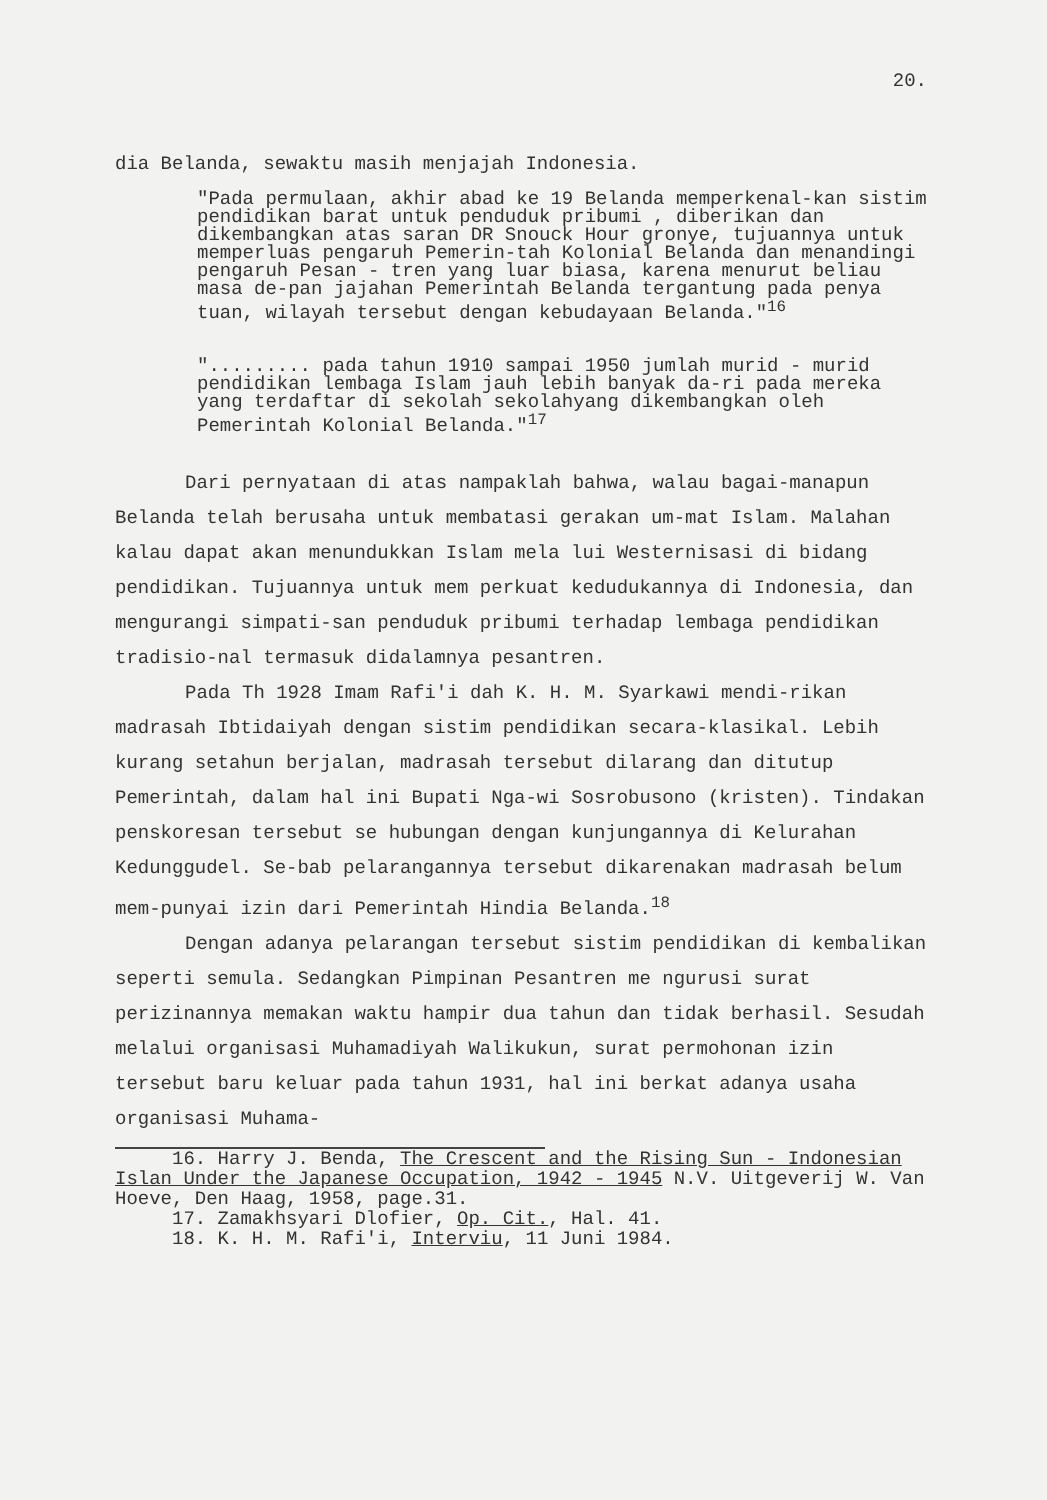20.
dia Belanda, sewaktu masih menjajah Indonesia.
"Pada permulaan, akhir abad ke 19 Belanda memperkenal-kan sistim pendidikan barat untuk penduduk pribumi , diberikan dan dikembangkan atas saran DR Snouck Hour gronye, tujuannya untuk memperluas pengaruh Pemerin-tah Kolonial Belanda dan menandingi pengaruh Pesan - tren yang luar biasa, karena menurut beliau masa de-pan jajahan Pemerintah Belanda tergantung pada penya tuan, wilayah tersebut dengan kebudayaan Belanda."<sup>16</sup>
"......... pada tahun 1910 sampai 1950 jumlah murid - murid pendidikan lembaga Islam jauh lebih banyak da-ri pada mereka yang terdaftar di sekolah sekolahyang dikembangkan oleh Pemerintah Kolonial Belanda."<sup>17</sup>
Dari pernyataan di atas nampaklah bahwa, walau bagai-manapun Belanda telah berusaha untuk membatasi gerakan um-mat Islam. Malahan kalau dapat akan menundukkan Islam mela lui Westernisasi di bidang pendidikan. Tujuannya untuk mem perkuat kedudukannya di Indonesia, dan mengurangi simpati-san penduduk pribumi terhadap lembaga pendidikan tradisio-nal termasuk didalamnya pesantren.
Pada Th 1928 Imam Rafi'i dah K. H. M. Syarkawi mendi-rikan madrasah Ibtidaiyah dengan sistim pendidikan secara-klasikal. Lebih kurang setahun berjalan, madrasah tersebut dilarang dan ditutup Pemerintah, dalam hal ini Bupati Nga-wi Sosrobusono (kristen). Tindakan penskoresan tersebut se hubungan dengan kunjungannya di Kelurahan Kedunggudel. Se-bab pelarangannya tersebut dikarenakan madrasah belum mem-punyai izin dari Pemerintah Hindia Belanda.<sup>18</sup>
Dengan adanya pelarangan tersebut sistim pendidikan di kembalikan seperti semula. Sedangkan Pimpinan Pesantren me ngurusi surat perizinannya memakan waktu hampir dua tahun dan tidak berhasil. Sesudah melalui organisasi Muhamadiyah Walikukun, surat permohonan izin tersebut baru keluar pada tahun 1931, hal ini berkat adanya usaha organisasi Muhama-
16. Harry J. Benda, The Crescent and the Rising Sun - Indonesian Islan Under the Japanese Occupation, 1942 - 1945 N.V. Uitgeverij W. Van Hoeve, Den Haag, 1958, page.31.
17. Zamakhsyari Dlofier, Op. Cit., Hal. 41.
18. K. H. M. Rafi'i, Interviu, 11 Juni 1984.